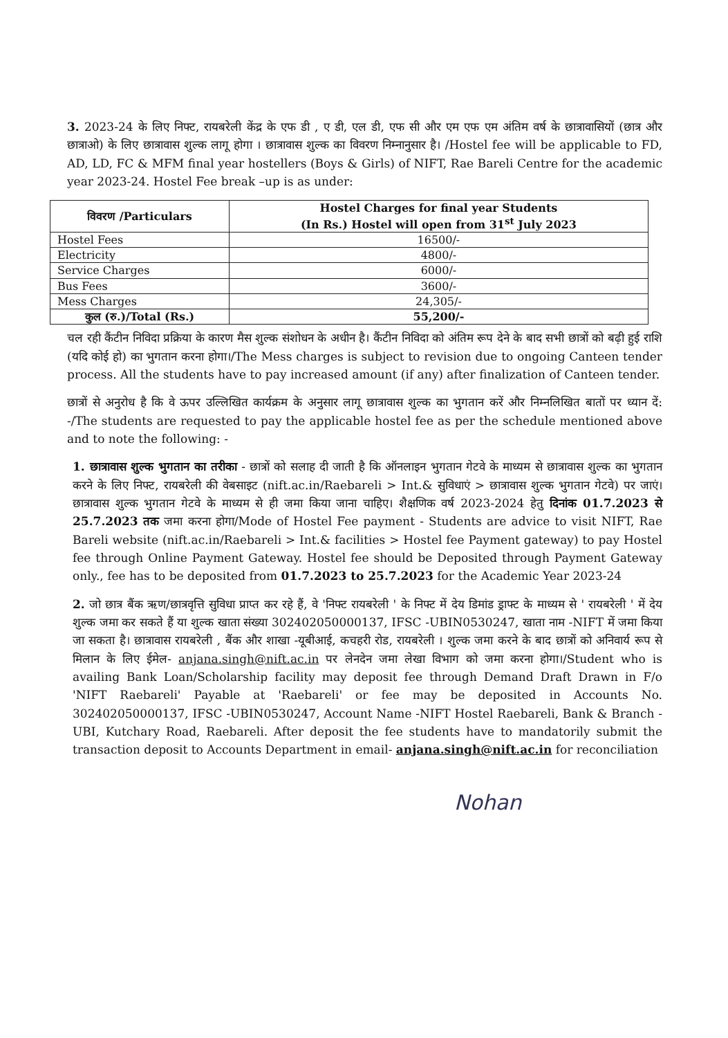3. 2023-24 के लिए निफ्ट, रायबरेली केंद्र के एफ डी , ए डी, एल डी, एफ सी और एम एफ एम अंतिम वर्ष के छात्रावासियों (छात्र और छात्राओ) के लिए छात्रावास शुल्क लागू होगा । छात्रावास शुल्क का विवरण निम्नानुसार है। /Hostel fee will be applicable to FD, AD, LD, FC & MFM final year hostellers (Boys & Girls) of NIFT, Rae Bareli Centre for the academic year 2023-24. Hostel Fee break –up is as under:
| विवरण /Particulars | Hostel Charges for final year Students (In Rs.) Hostel will open from 31<sup>st</sup> July 2023 |
| --- | --- |
| Hostel Fees | 16500/- |
| Electricity | 4800/- |
| Service Charges | 6000/- |
| Bus Fees | 3600/- |
| Mess Charges | 24,305/- |
| कुल (रु.)/Total (Rs.) | 55,200/- |
चल रही कैंटीन निविदा प्रक्रिया के कारण मैस शुल्क संशोधन के अधीन है। कैंटीन निविदा को अंतिम रूप देने के बाद सभी छात्रों को बढ़ी हुई राशि (यदि कोई हो) का भुगतान करना होगा।/The Mess charges is subject to revision due to ongoing Canteen tender process. All the students have to pay increased amount (if any) after finalization of Canteen tender.
छात्रों से अनुरोध है कि वे ऊपर उल्लिखित कार्यक्रम के अनुसार लागू छात्रावास शुल्क का भुगतान करें और निम्नलिखित बातों पर ध्यान दें: -/The students are requested to pay the applicable hostel fee as per the schedule mentioned above and to note the following: -
1. छात्रावास शुल्क भुगतान का तरीका - छात्रों को सलाह दी जाती है कि ऑनलाइन भुगतान गेटवे के माध्यम से छात्रावास शुल्क का भुगतान करने के लिए निफ्ट, रायबरेली की वेबसाइट (nift.ac.in/Raebareli > Int.& सुविधाएं > छात्रावास शुल्क भुगतान गेटवे) पर जाएं। छात्रावास शुल्क भुगतान गेटवे के माध्यम से ही जमा किया जाना चाहिए। शैक्षणिक वर्ष 2023-2024 हेतु दिनांक 01.7.2023 से 25.7.2023 तक जमा करना होगा/Mode of Hostel Fee payment - Students are advice to visit NIFT, Rae Bareli website (nift.ac.in/Raebareli > Int.& facilities > Hostel fee Payment gateway) to pay Hostel fee through Online Payment Gateway. Hostel fee should be Deposited through Payment Gateway only., fee has to be deposited from 01.7.2023 to 25.7.2023 for the Academic Year 2023-24
2. जो छात्र बैंक ऋण/छात्रवृत्ति सुविधा प्राप्त कर रहे हैं, वे 'निफ्ट रायबरेली ' के निफ्ट में देय डिमांड ड्राफ्ट के माध्यम से ' रायबरेली ' में देय शुल्क जमा कर सकते हैं या शुल्क खाता संख्या 302402050000137, IFSC -UBIN0530247, खाता नाम -NIFT में जमा किया जा सकता है। छात्रावास रायबरेली , बैंक और शाखा -यूबीआई, कचहरी रोड, रायबरेली । शुल्क जमा करने के बाद छात्रों को अनिवार्य रूप से मिलान के लिए ईमेल- anjana.singh@nift.ac.in पर लेनदेन जमा लेखा विभाग को जमा करना होगा।/Student who is availing Bank Loan/Scholarship facility may deposit fee through Demand Draft Drawn in F/o 'NIFT Raebareli' Payable at 'Raebareli' or fee may be deposited in Accounts No. 302402050000137, IFSC -UBIN0530247, Account Name -NIFT Hostel Raebareli, Bank & Branch -UBI, Kutchary Road, Raebareli. After deposit the fee students have to mandatorily submit the transaction deposit to Accounts Department in email- anjana.singh@nift.ac.in for reconciliation
Nohan